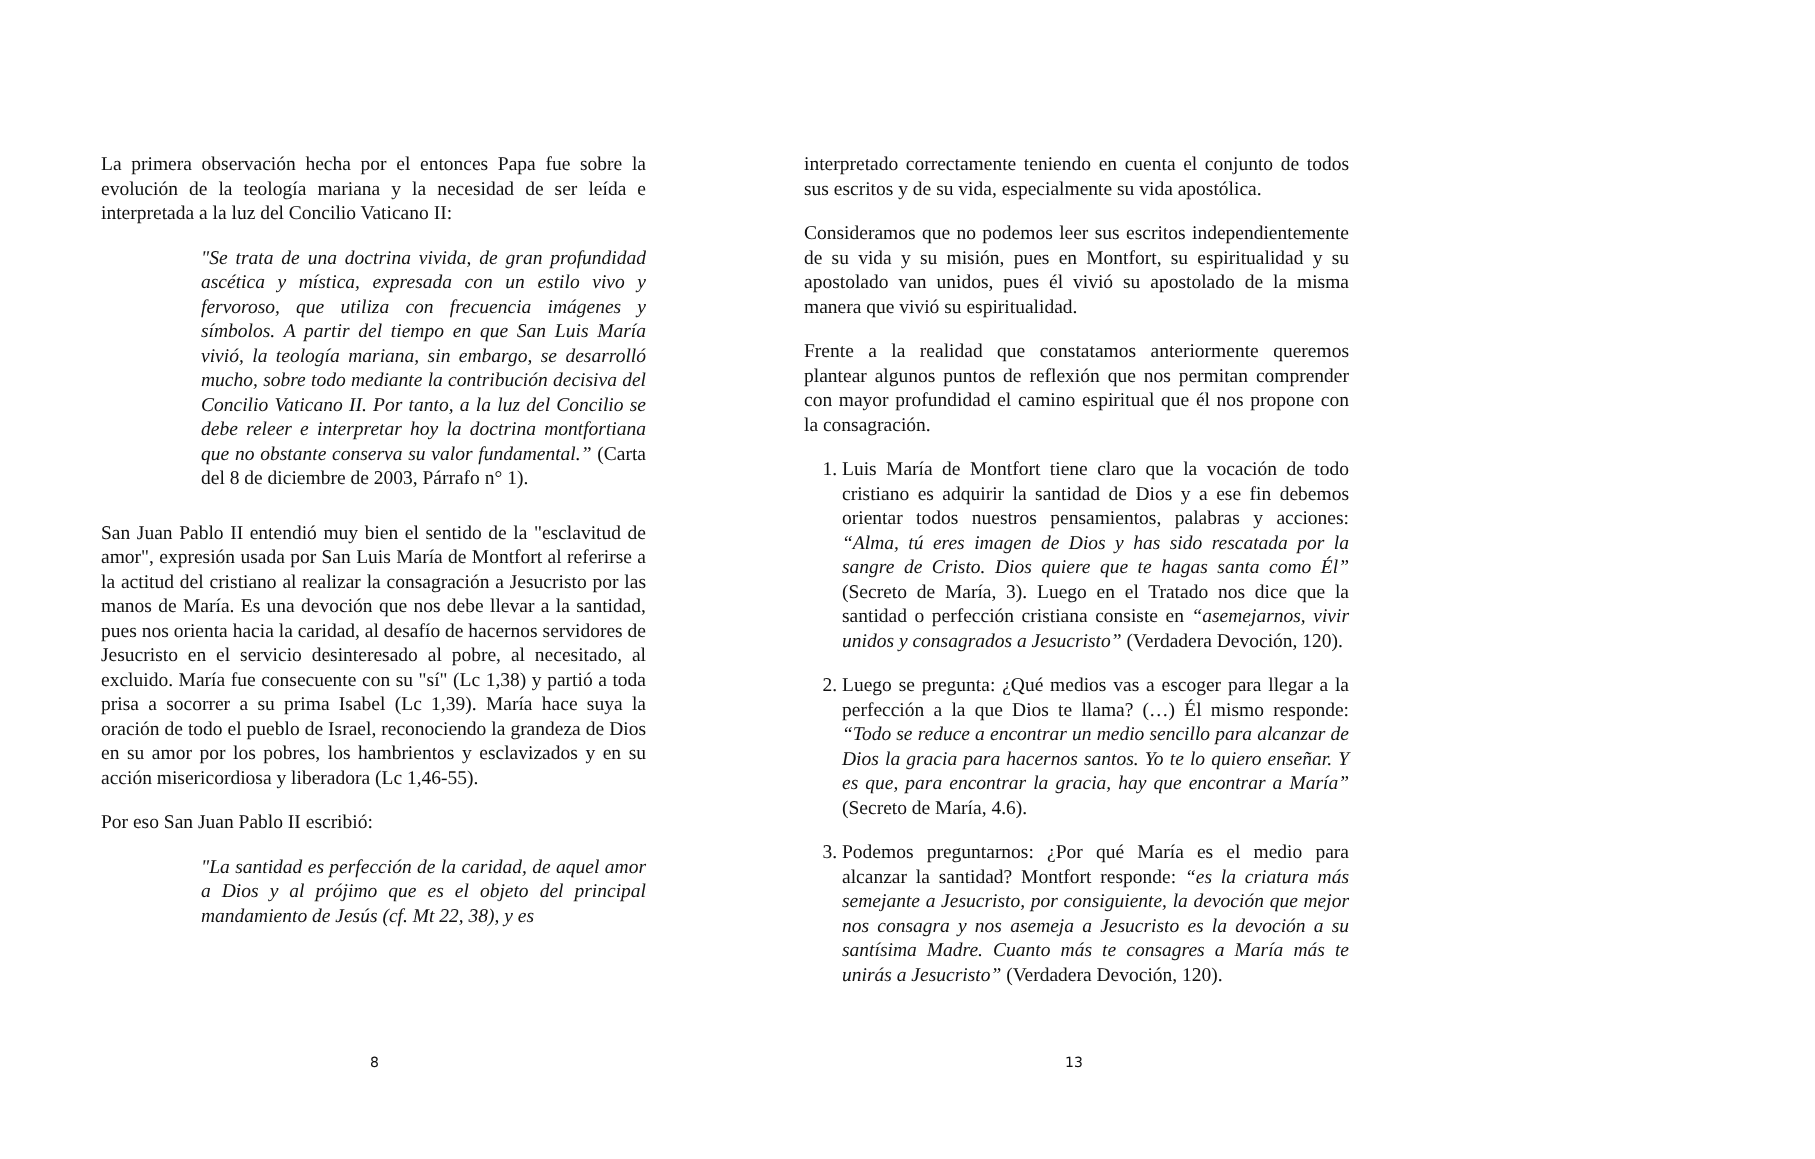La primera observación hecha por el entonces Papa fue sobre la evolución de la teología mariana y la necesidad de ser leída e interpretada a la luz del Concilio Vaticano II:
"Se trata de una doctrina vivida, de gran profundidad ascética y mística, expresada con un estilo vivo y fervoroso, que utiliza con frecuencia imágenes y símbolos. A partir del tiempo en que San Luis María vivió, la teología mariana, sin embargo, se desarrolló mucho, sobre todo mediante la contribución decisiva del Concilio Vaticano II. Por tanto, a la luz del Concilio se debe releer e interpretar hoy la doctrina montfortiana que no obstante conserva su valor fundamental.” (Carta del 8 de diciembre de 2003, Párrafo n° 1).
San Juan Pablo II entendió muy bien el sentido de la "esclavitud de amor", expresión usada por San Luis María de Montfort al referirse a la actitud del cristiano al realizar la consagración a Jesucristo por las manos de María. Es una devoción que nos debe llevar a la santidad, pues nos orienta hacia la caridad, al desafío de hacernos servidores de Jesucristo en el servicio desinteresado al pobre, al necesitado, al excluido. María fue consecuente con su "sí" (Lc 1,38) y partió a toda prisa a socorrer a su prima Isabel (Lc 1,39). María hace suya la oración de todo el pueblo de Israel, reconociendo la grandeza de Dios en su amor por los pobres, los hambrientos y esclavizados y en su acción misericordiosa y liberadora (Lc 1,46-55).
Por eso San Juan Pablo II escribió:
"La santidad es perfección de la caridad, de aquel amor a Dios y al prójimo que es el objeto del principal mandamiento de Jesús (cf. Mt 22, 38), y es
8
interpretado correctamente teniendo en cuenta el conjunto de todos sus escritos y de su vida, especialmente su vida apostólica.
Consideramos que no podemos leer sus escritos independientemente de su vida y su misión, pues en Montfort, su espiritualidad y su apostolado van unidos, pues él vivió su apostolado de la misma manera que vivió su espiritualidad.
Frente a la realidad que constatamos anteriormente queremos plantear algunos puntos de reflexión que nos permitan comprender con mayor profundidad el camino espiritual que él nos propone con la consagración.
1. Luis María de Montfort tiene claro que la vocación de todo cristiano es adquirir la santidad de Dios y a ese fin debemos orientar todos nuestros pensamientos, palabras y acciones: “Alma, tú eres imagen de Dios y has sido rescatada por la sangre de Cristo. Dios quiere que te hagas santa como Él” (Secreto de María, 3). Luego en el Tratado nos dice que la santidad o perfección cristiana consiste en “asemejarnos, vivir unidos y consagrados a Jesucristo” (Verdadera Devoción, 120).
2. Luego se pregunta: ¿Qué medios vas a escoger para llegar a la perfección a la que Dios te llama? (…) Él mismo responde: “Todo se reduce a encontrar un medio sencillo para alcanzar de Dios la gracia para hacernos santos. Yo te lo quiero enseñar. Y es que, para encontrar la gracia, hay que encontrar a María” (Secreto de María, 4.6).
3. Podemos preguntarnos: ¿Por qué María es el medio para alcanzar la santidad? Montfort responde: “es la criatura más semejante a Jesucristo, por consiguiente, la devoción que mejor nos consagra y nos asemeja a Jesucristo es la devoción a su santísima Madre. Cuanto más te consagres a María más te unirás a Jesucristo” (Verdadera Devoción, 120).
13